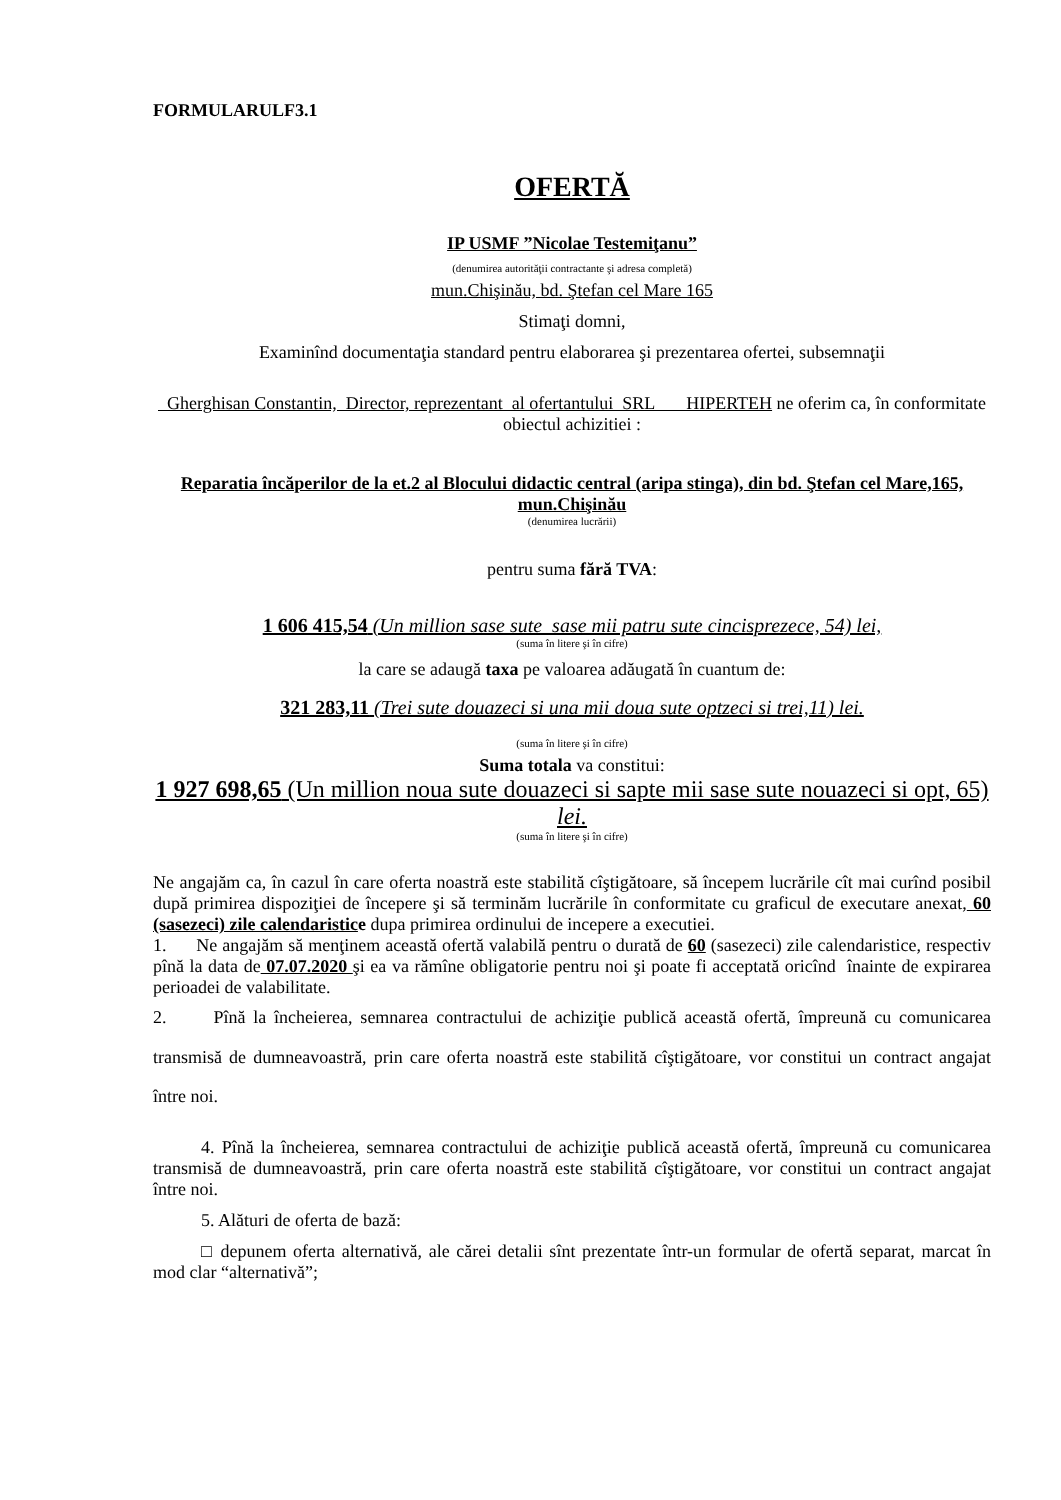FORMULARULF3.1
OFERTĂ
IP USMF ”Nicolae Testemiţanu”
(denumirea autorităţii contractante şi adresa completă)
mun.Chişinău, bd. Ştefan cel Mare 165
Stimaţi domni,
Examinînd documentaţia standard pentru elaborarea şi prezentarea ofertei, subsemnaţii
Gherghisan Constantin, Director, reprezentant al ofertantului SRL HIPERTEH ne oferim ca, în conformitate obiectul achizitiei :
Reparatia încăperilor de la et.2 al Blocului didactic central (aripa stinga), din bd. Ştefan cel Mare,165, mun.Chişinău
(denumirea lucrării)
pentru suma fără TVA:
1 606 415,54 (Un million sase sute sase mii patru sute cincisprezece, 54) lei,
(suma în litere şi în cifre)
la care se adaugă taxa pe valoarea adăugată în cuantum de:
321 283,11 (Trei sute douazeci si una mii doua sute optzeci si trei,11) lei.
(suma în litere şi în cifre)
Suma totala va constitui:
1 927 698,65 (Un million noua sute douazeci si sapte mii sase sute nouazeci si opt, 65) lei.
(suma în litere şi în cifre)
Ne angajăm ca, în cazul în care oferta noastră este stabilită cîştigătoare, să începem lucrările cît mai curînd posibil după primirea dispoziţiei de începere şi să terminăm lucrările în conformitate cu graficul de executare anexat, 60 (sasezeci) zile calendaristice dupa primirea ordinului de incepere a executiei.
1. Ne angajăm să menţinem această ofertă valabilă pentru o durată de 60 (sasezeci) zile calendaristice, respectiv pînă la data de 07.07.2020 şi ea va rămîne obligatorie pentru noi şi poate fi acceptată oricînd înainte de expirarea perioadei de valabilitate.
2. Pînă la încheierea, semnarea contractului de achiziţie publică această ofertă, împreună cu comunicarea transmisă de dumneavoastră, prin care oferta noastră este stabilită cîştigătoare, vor constitui un contract angajat între noi.
4. Pînă la încheierea, semnarea contractului de achiziţie publică această ofertă, împreună cu comunicarea transmisă de dumneavoastră, prin care oferta noastră este stabilită cîştigătoare, vor constitui un contract angajat între noi.
5. Alături de oferta de bază:
□ depunem oferta alternativă, ale cărei detalii sînt prezentate într-un formular de ofertă separat, marcat în mod clar “alternativă”;